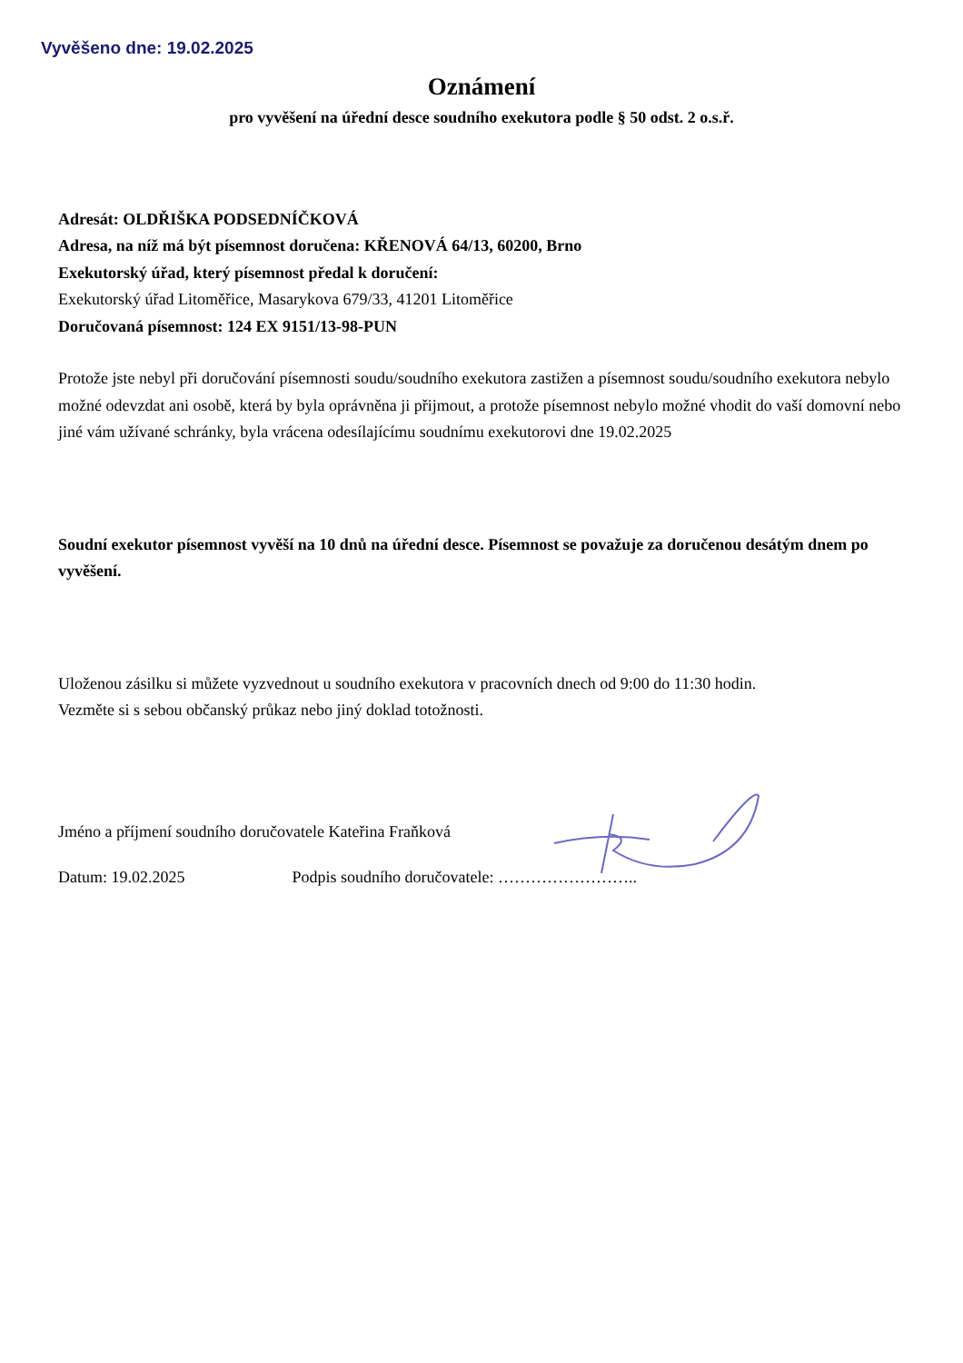Vyvěšeno dne: 19.02.2025
Oznámení
pro vyvěšení na úřední desce soudního exekutora podle § 50 odst. 2 o.s.ř.
Adresát: OLDŘIŠKA PODSEDNÍČKOVÁ
Adresa, na níž má být písemnost doručena: KŘENOVÁ 64/13, 60200, Brno
Exekutorský úřad, který písemnost předal k doručení:
Exekutorský úřad Litoměřice, Masarykova 679/33, 41201 Litoměřice
Doručovaná písemnost: 124 EX 9151/13-98-PUN
Protože jste nebyl při doručování písemnosti soudu/soudního exekutora zastižen a písemnost soudu/soudního exekutora nebylo možné odevzdat ani osobě, která by byla oprávněna ji přijmout, a protože písemnost nebylo možné vhodit do vaší domovní nebo jiné vám užívané schránky, byla vrácena odesílajícímu soudnímu exekutorovi dne 19.02.2025
Soudní exekutor písemnost vyvěší na 10 dnů na úřední desce. Písemnost se považuje za doručenou desátým dnem po vyvěšení.
Uloženou zásilku si můžete vyzvednout u soudního exekutora v pracovních dnech od 9:00 do 11:30 hodin.
Vezměte si s sebou občanský průkaz nebo jiný doklad totožnosti.
Jméno a příjmení soudního doručovatele Kateřina Fraňková
Datum: 19.02.2025 Podpis soudního doručovatele: ……………………..